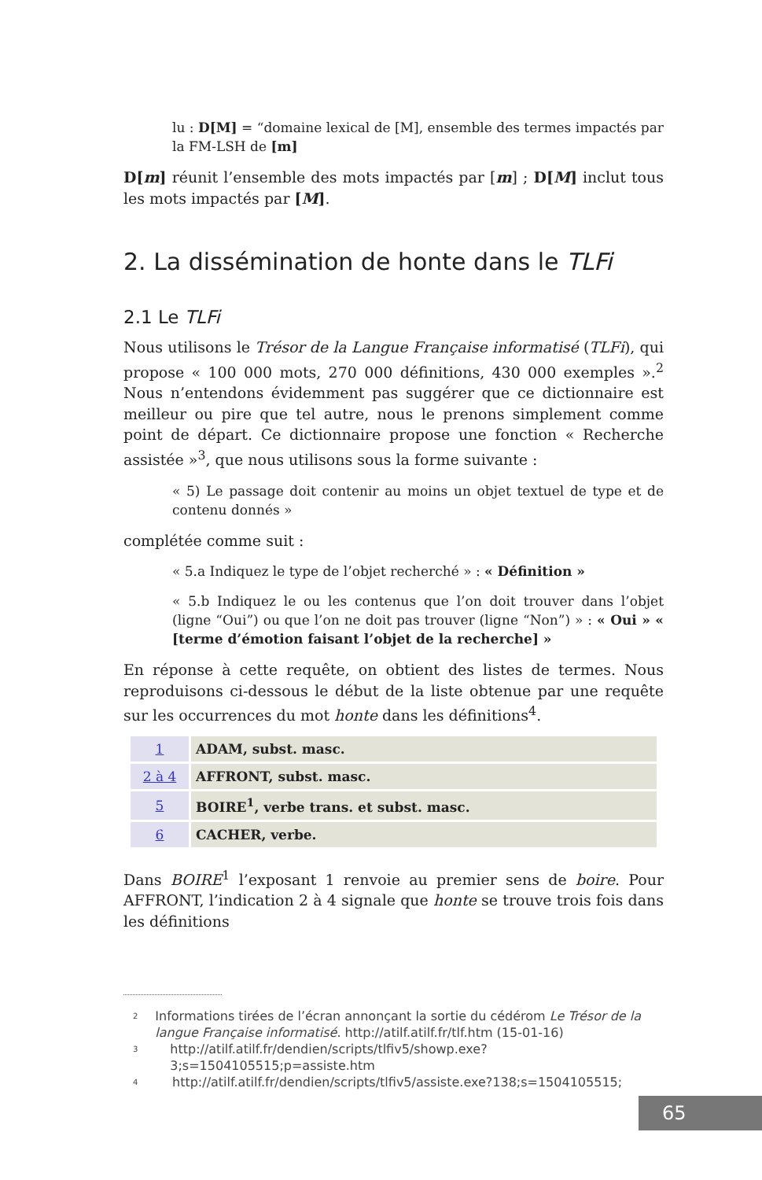lu : D[M] = “domaine lexical de [M], ensemble des termes impactés par la FM-LSH de [m]
D[m] réunit l’ensemble des mots impactés par [m] ; D[M] inclut tous les mots impactés par [M].
2. La dissémination de honte dans le TLFi
2.1 Le TLFi
Nous utilisons le Trésor de la Langue Française informatisé (TLFi), qui propose « 100 000 mots, 270 000 définitions, 430 000 exemples ».<sup>2</sup> Nous n’entendons évidemment pas suggérer que ce dictionnaire est meilleur ou pire que tel autre, nous le prenons simplement comme point de départ. Ce dictionnaire propose une fonction « Recherche assistée »<sup>3</sup>, que nous utilisons sous la forme suivante :
« 5) Le passage doit contenir au moins un objet textuel de type et de contenu donnés »
complétée comme suit :
« 5.a Indiquez le type de l’objet recherché » : « Définition »
« 5.b Indiquez le ou les contenus que l’on doit trouver dans l’objet (ligne “Oui”) ou que l’on ne doit pas trouver (ligne “Non”) » : « Oui » « [terme d’émotion faisant l’objet de la recherche] »
En réponse à cette requête, on obtient des listes de termes. Nous reproduisons ci-dessous le début de la liste obtenue par une requête sur les occurrences du mot honte dans les définitions<sup>4</sup>.
| 1 | ADAM, subst. masc. |
| 2 à 4 | AFFRONT, subst. masc. |
| 5 | BOIRE<sup>1</sup>, verbe trans. et subst. masc. |
| 6 | CACHER, verbe. |
Dans BOIRE<sup>1</sup> l’exposant 1 renvoie au premier sens de boire. Pour AFFRONT, l’indication 2 à 4 signale que honte se trouve trois fois dans les définitions
2 Informations tirées de l’écran annonçant la sortie du cédérom Le Trésor de la langue Française informatisé. http://atilf.atilf.fr/tlf.htm (15-01-16)
3 http://atilf.atilf.fr/dendien/scripts/tlfiv5/showp.exe?3;s=1504105515;p=assiste.htm
4 http://atilf.atilf.fr/dendien/scripts/tlfiv5/assiste.exe?138;s=1504105515;
65